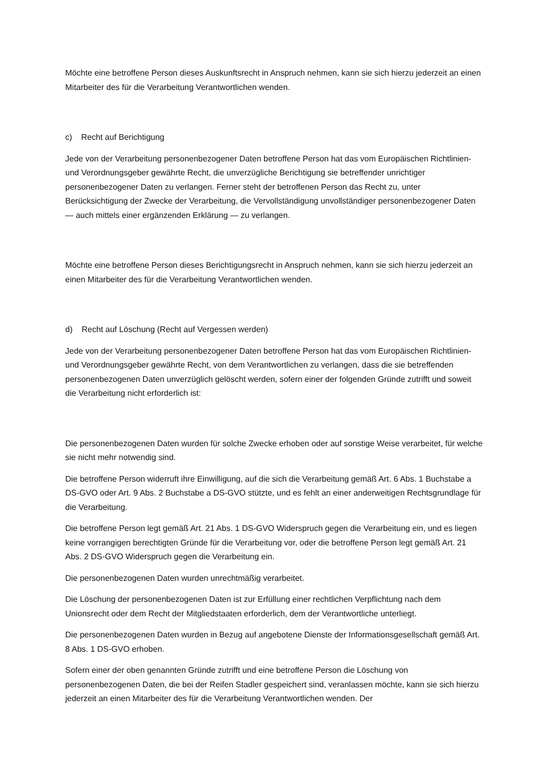Möchte eine betroffene Person dieses Auskunftsrecht in Anspruch nehmen, kann sie sich hierzu jederzeit an einen Mitarbeiter des für die Verarbeitung Verantwortlichen wenden.
c) Recht auf Berichtigung
Jede von der Verarbeitung personenbezogener Daten betroffene Person hat das vom Europäischen Richtlinien- und Verordnungsgeber gewährte Recht, die unverzügliche Berichtigung sie betreffender unrichtiger personenbezogener Daten zu verlangen. Ferner steht der betroffenen Person das Recht zu, unter Berücksichtigung der Zwecke der Verarbeitung, die Vervollständigung unvollständiger personenbezogener Daten — auch mittels einer ergänzenden Erklärung — zu verlangen.
Möchte eine betroffene Person dieses Berichtigungsrecht in Anspruch nehmen, kann sie sich hierzu jederzeit an einen Mitarbeiter des für die Verarbeitung Verantwortlichen wenden.
d) Recht auf Löschung (Recht auf Vergessen werden)
Jede von der Verarbeitung personenbezogener Daten betroffene Person hat das vom Europäischen Richtlinien- und Verordnungsgeber gewährte Recht, von dem Verantwortlichen zu verlangen, dass die sie betreffenden personenbezogenen Daten unverzüglich gelöscht werden, sofern einer der folgenden Gründe zutrifft und soweit die Verarbeitung nicht erforderlich ist:
Die personenbezogenen Daten wurden für solche Zwecke erhoben oder auf sonstige Weise verarbeitet, für welche sie nicht mehr notwendig sind.
Die betroffene Person widerruft ihre Einwilligung, auf die sich die Verarbeitung gemäß Art. 6 Abs. 1 Buchstabe a DS-GVO oder Art. 9 Abs. 2 Buchstabe a DS-GVO stützte, und es fehlt an einer anderweitigen Rechtsgrundlage für die Verarbeitung.
Die betroffene Person legt gemäß Art. 21 Abs. 1 DS-GVO Widerspruch gegen die Verarbeitung ein, und es liegen keine vorrangigen berechtigten Gründe für die Verarbeitung vor, oder die betroffene Person legt gemäß Art. 21 Abs. 2 DS-GVO Widerspruch gegen die Verarbeitung ein.
Die personenbezogenen Daten wurden unrechtmäßig verarbeitet.
Die Löschung der personenbezogenen Daten ist zur Erfüllung einer rechtlichen Verpflichtung nach dem Unionsrecht oder dem Recht der Mitgliedstaaten erforderlich, dem der Verantwortliche unterliegt.
Die personenbezogenen Daten wurden in Bezug auf angebotene Dienste der Informationsgesellschaft gemäß Art. 8 Abs. 1 DS-GVO erhoben.
Sofern einer der oben genannten Gründe zutrifft und eine betroffene Person die Löschung von personenbezogenen Daten, die bei der Reifen Stadler gespeichert sind, veranlassen möchte, kann sie sich hierzu jederzeit an einen Mitarbeiter des für die Verarbeitung Verantwortlichen wenden. Der